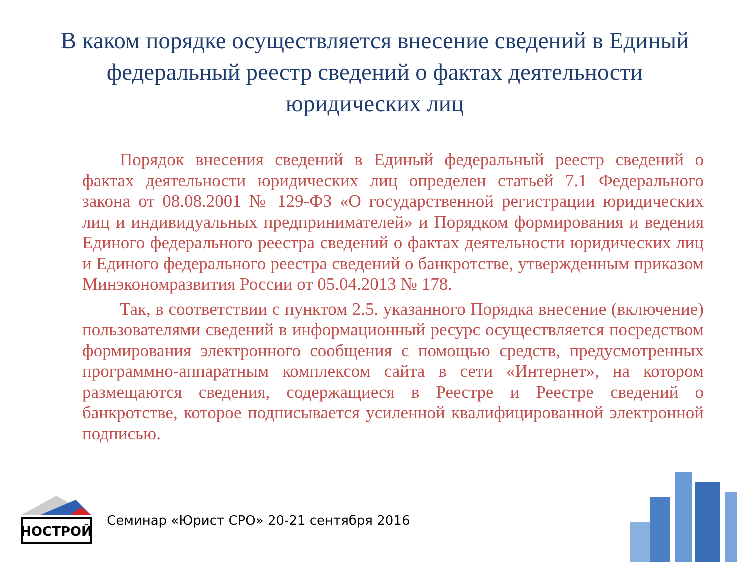В каком порядке осуществляется внесение сведений в Единый федеральный реестр сведений о фактах деятельности юридических лиц
Порядок внесения сведений в Единый федеральный реестр сведений о фактах деятельности юридических лиц определен статьей 7.1 Федерального закона от 08.08.2001 № 129-ФЗ «О государственной регистрации юридических лиц и индивидуальных предпринимателей» и Порядком формирования и ведения Единого федерального реестра сведений о фактах деятельности юридических лиц и Единого федерального реестра сведений о банкротстве, утвержденным приказом Минэкономразвития России от 05.04.2013 № 178.
Так, в соответствии с пунктом 2.5. указанного Порядка внесение (включение) пользователями сведений в информационный ресурс осуществляется посредством формирования электронного сообщения с помощью средств, предусмотренных программно-аппаратным комплексом сайта в сети «Интернет», на котором размещаются сведения, содержащиеся в Реестре и Реестре сведений о банкротстве, которое подписывается усиленной квалифицированной электронной подписью.
НОСТРОЙ
Семинар «Юрист СРО» 20-21 сентября 2016